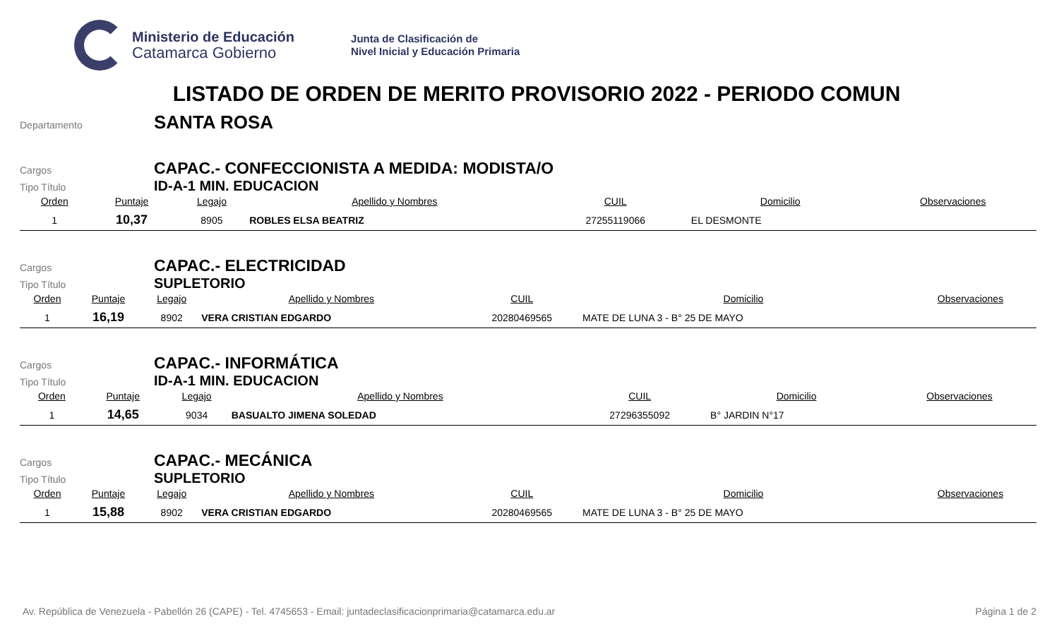Ministerio de Educación
Catamarca Gobierno
Junta de Clasificación de
Nivel Inicial y Educación Primaria
LISTADO DE ORDEN DE MERITO PROVISORIO 2022 - PERIODO COMUN
Departamento
SANTA ROSA
Cargos
CAPAC.- CONFECCIONISTA A MEDIDA: MODISTA/O
Tipo Título
ID-A-1 MIN. EDUCACION
| Orden | Puntaje | Legajo | Apellido y Nombres | CUIL | Domicilio | Observaciones |
| --- | --- | --- | --- | --- | --- | --- |
| 1 | 10,37 | 8905 | ROBLES ELSA BEATRIZ | 27255119066 | EL DESMONTE | |
Cargos
CAPAC.- ELECTRICIDAD
Tipo Título
SUPLETORIO
| Orden | Puntaje | Legajo | Apellido y Nombres | CUIL | Domicilio | Observaciones |
| --- | --- | --- | --- | --- | --- | --- |
| 1 | 16,19 | 8902 | VERA CRISTIAN EDGARDO | 20280469565 | MATE DE LUNA 3 - B° 25 DE MAYO | |
Cargos
CAPAC.- INFORMÁTICA
Tipo Título
ID-A-1 MIN. EDUCACION
| Orden | Puntaje | Legajo | Apellido y Nombres | CUIL | Domicilio | Observaciones |
| --- | --- | --- | --- | --- | --- | --- |
| 1 | 14,65 | 9034 | BASUALTO JIMENA SOLEDAD | 27296355092 | B° JARDIN N°17 | |
Cargos
CAPAC.- MECÁNICA
Tipo Título
SUPLETORIO
| Orden | Puntaje | Legajo | Apellido y Nombres | CUIL | Domicilio | Observaciones |
| --- | --- | --- | --- | --- | --- | --- |
| 1 | 15,88 | 8902 | VERA CRISTIAN EDGARDO | 20280469565 | MATE DE LUNA 3 - B° 25 DE MAYO | |
Av. República de Venezuela - Pabellón 26 (CAPE) - Tel. 4745653 - Email: juntadeclasificacionprimaria@catamarca.edu.ar Página 1 de 2